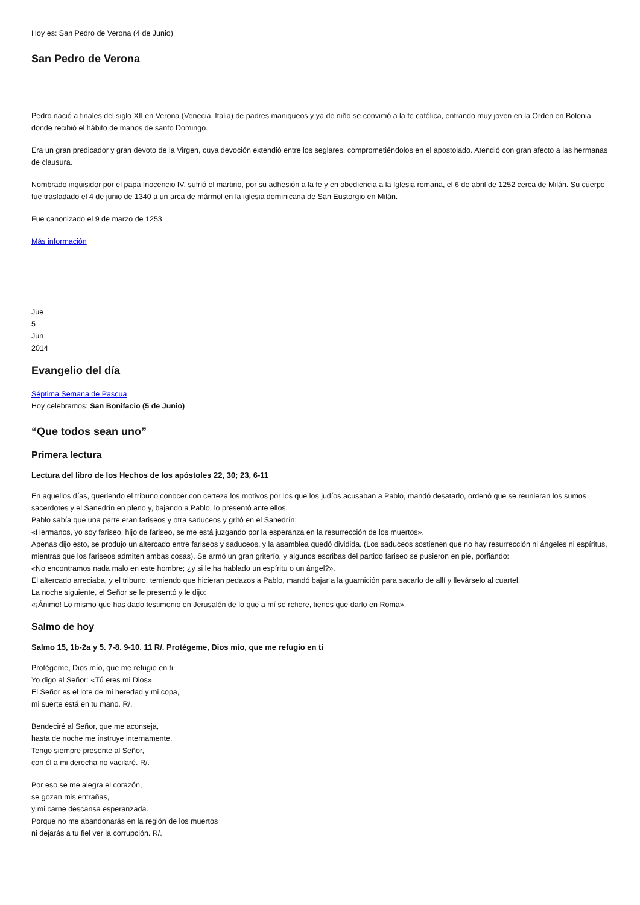Hoy es: San Pedro de Verona (4 de Junio)
San Pedro de Verona
Pedro nació a finales del siglo XII en Verona (Venecia, Italia) de padres maniqueos y ya de niño se convirtió a la fe católica, entrando muy joven en la Orden en Bolonia donde recibió el hábito de manos de santo Domingo.
Era un gran predicador y gran devoto de la Virgen, cuya devoción extendió entre los seglares, comprometiéndolos en el apostolado. Atendió con gran afecto a las hermanas de clausura.
Nombrado inquisidor por el papa Inocencio IV, sufrió el martirio, por su adhesión a la fe y en obediencia a la Iglesia romana, el 6 de abril de 1252 cerca de Milán. Su cuerpo fue trasladado el 4 de junio de 1340 a un arca de mármol en la iglesia dominicana de San Eustorgio en Milán.
Fue canonizado el 9 de marzo de 1253.
Más información
Jue
5
Jun
2014
Evangelio del día
Séptima Semana de Pascua
Hoy celebramos: San Bonifacio (5 de Junio)
“Que todos sean uno”
Primera lectura
Lectura del libro de los Hechos de los apóstoles 22, 30; 23, 6-11
En aquellos días, queriendo el tribuno conocer con certeza los motivos por los que los judíos acusaban a Pablo, mandó desatarlo, ordenó que se reunieran los sumos sacerdotes y el Sanedrín en pleno y, bajando a Pablo, lo presentó ante ellos.
Pablo sabía que una parte eran fariseos y otra saduceos y gritó en el Sanedrín:
«Hermanos, yo soy fariseo, hijo de fariseo, se me está juzgando por la esperanza en la resurrección de los muertos».
Apenas dijo esto, se produjo un altercado entre fariseos y saduceos, y la asamblea quedó dividida. (Los saduceos sostienen que no hay resurrección ni ángeles ni espíritus, mientras que los fariseos admiten ambas cosas). Se armó un gran griterío, y algunos escribas del partido fariseo se pusieron en pie, porfiando:
«No encontramos nada malo en este hombre; ¿y si le ha hablado un espíritu o un ángel?».
El altercado arreciaba, y el tribuno, temiendo que hicieran pedazos a Pablo, mandó bajar a la guarnición para sacarlo de allí y llevárselo al cuartel.
La noche siguiente, el Señor se le presentó y le dijo:
«¡Ánimo! Lo mismo que has dado testimonio en Jerusalén de lo que a mí se refiere, tienes que darlo en Roma».
Salmo de hoy
Salmo 15, 1b-2a y 5. 7-8. 9-10. 11 R/. Protégeme, Dios mío, que me refugio en ti
Protégeme, Dios mío, que me refugio en ti.
Yo digo al Señor: «Tú eres mi Dios».
El Señor es el lote de mi heredad y mi copa,
mi suerte está en tu mano. R/.
Bendeciré al Señor, que me aconseja,
hasta de noche me instruye internamente.
Tengo siempre presente al Señor,
con él a mi derecha no vacilaré. R/.
Por eso se me alegra el corazón,
se gozan mis entrañas,
y mi carne descansa esperanzada.
Porque no me abandonarás en la región de los muertos
ni dejarás a tu fiel ver la corrupción. R/.